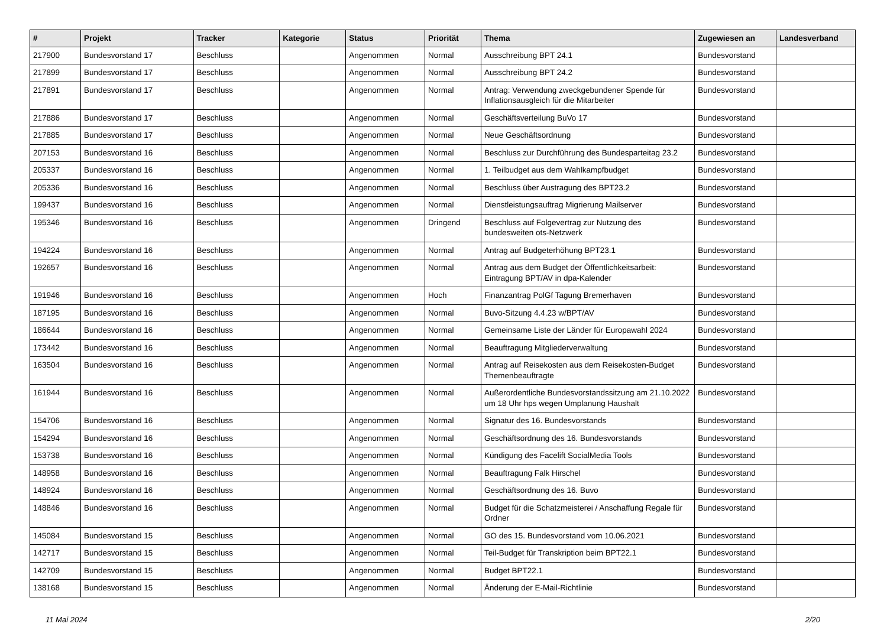| # | Projekt | Tracker | Kategorie | Status | Priorität | Thema | Zugewiesen an | Landesverband |
| --- | --- | --- | --- | --- | --- | --- | --- | --- |
| 217900 | Bundesvorstand 17 | Beschluss | | Angenommen | Normal | Ausschreibung BPT 24.1 | Bundesvorstand | |
| 217899 | Bundesvorstand 17 | Beschluss | | Angenommen | Normal | Ausschreibung BPT 24.2 | Bundesvorstand | |
| 217891 | Bundesvorstand 17 | Beschluss | | Angenommen | Normal | Antrag: Verwendung zweckgebundener Spende für Inflationsausgleich für die Mitarbeiter | Bundesvorstand | |
| 217886 | Bundesvorstand 17 | Beschluss | | Angenommen | Normal | Geschäftsverteilung BuVo 17 | Bundesvorstand | |
| 217885 | Bundesvorstand 17 | Beschluss | | Angenommen | Normal | Neue Geschäftsordnung | Bundesvorstand | |
| 207153 | Bundesvorstand 16 | Beschluss | | Angenommen | Normal | Beschluss zur Durchführung des Bundesparteitag 23.2 | Bundesvorstand | |
| 205337 | Bundesvorstand 16 | Beschluss | | Angenommen | Normal | 1. Teilbudget aus dem Wahlkampfbudget | Bundesvorstand | |
| 205336 | Bundesvorstand 16 | Beschluss | | Angenommen | Normal | Beschluss über Austragung des BPT23.2 | Bundesvorstand | |
| 199437 | Bundesvorstand 16 | Beschluss | | Angenommen | Normal | Dienstleistungsauftrag Migrierung Mailserver | Bundesvorstand | |
| 195346 | Bundesvorstand 16 | Beschluss | | Angenommen | Dringend | Beschluss auf Folgevertrag zur Nutzung des bundesweiten ots-Netzwerk | Bundesvorstand | |
| 194224 | Bundesvorstand 16 | Beschluss | | Angenommen | Normal | Antrag auf Budgeterhöhung BPT23.1 | Bundesvorstand | |
| 192657 | Bundesvorstand 16 | Beschluss | | Angenommen | Normal | Antrag aus dem Budget der Öffentlichkeitsarbeit: Eintragung BPT/AV in dpa-Kalender | Bundesvorstand | |
| 191946 | Bundesvorstand 16 | Beschluss | | Angenommen | Hoch | Finanzantrag PolGf Tagung Bremerhaven | Bundesvorstand | |
| 187195 | Bundesvorstand 16 | Beschluss | | Angenommen | Normal | Buvo-Sitzung 4.4.23 w/BPT/AV | Bundesvorstand | |
| 186644 | Bundesvorstand 16 | Beschluss | | Angenommen | Normal | Gemeinsame Liste der Länder für Europawahl 2024 | Bundesvorstand | |
| 173442 | Bundesvorstand 16 | Beschluss | | Angenommen | Normal | Beauftragung Mitgliederverwaltung | Bundesvorstand | |
| 163504 | Bundesvorstand 16 | Beschluss | | Angenommen | Normal | Antrag auf Reisekosten aus dem Reisekosten-Budget Themenbeauftragte | Bundesvorstand | |
| 161944 | Bundesvorstand 16 | Beschluss | | Angenommen | Normal | Außerordentliche Bundesvorstandssitzung am 21.10.2022 um 18 Uhr hps wegen Umplanung Haushalt | Bundesvorstand | |
| 154706 | Bundesvorstand 16 | Beschluss | | Angenommen | Normal | Signatur des 16. Bundesvorstands | Bundesvorstand | |
| 154294 | Bundesvorstand 16 | Beschluss | | Angenommen | Normal | Geschäftsordnung des 16. Bundesvorstands | Bundesvorstand | |
| 153738 | Bundesvorstand 16 | Beschluss | | Angenommen | Normal | Kündigung des Facelift SocialMedia Tools | Bundesvorstand | |
| 148958 | Bundesvorstand 16 | Beschluss | | Angenommen | Normal | Beauftragung Falk Hirschel | Bundesvorstand | |
| 148924 | Bundesvorstand 16 | Beschluss | | Angenommen | Normal | Geschäftsordnung des 16. Buvo | Bundesvorstand | |
| 148846 | Bundesvorstand 16 | Beschluss | | Angenommen | Normal | Budget für die Schatzmeisterei / Anschaffung Regale für Ordner | Bundesvorstand | |
| 145084 | Bundesvorstand 15 | Beschluss | | Angenommen | Normal | GO des 15. Bundesvorstand vom 10.06.2021 | Bundesvorstand | |
| 142717 | Bundesvorstand 15 | Beschluss | | Angenommen | Normal | Teil-Budget für Transkription beim BPT22.1 | Bundesvorstand | |
| 142709 | Bundesvorstand 15 | Beschluss | | Angenommen | Normal | Budget BPT22.1 | Bundesvorstand | |
| 138168 | Bundesvorstand 15 | Beschluss | | Angenommen | Normal | Änderung der E-Mail-Richtlinie | Bundesvorstand | |
11 Mai 2024 2/20